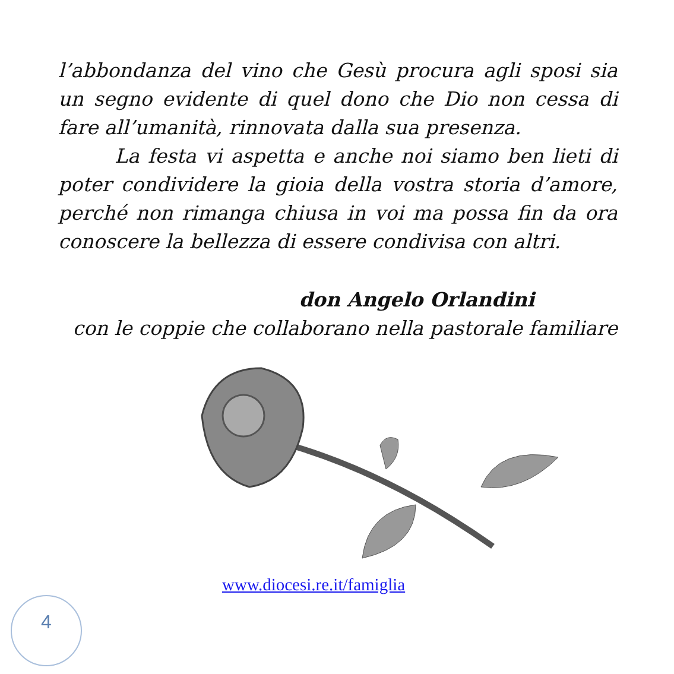l’abbondanza del vino che Gesù procura agli sposi sia un segno evidente di quel dono che Dio non cessa di fare all’umanità, rinnovata dalla sua presenza.
La festa vi aspetta e anche noi siamo ben lieti di poter condividere la gioia della vostra storia d’amore, perché non rimanga chiusa in voi ma possa fin da ora conoscere la bellezza di essere condivisa con altri.
don Angelo Orlandini
con le coppie che collaborano nella pastorale familiare
www.diocesi.re.it/famiglia
4